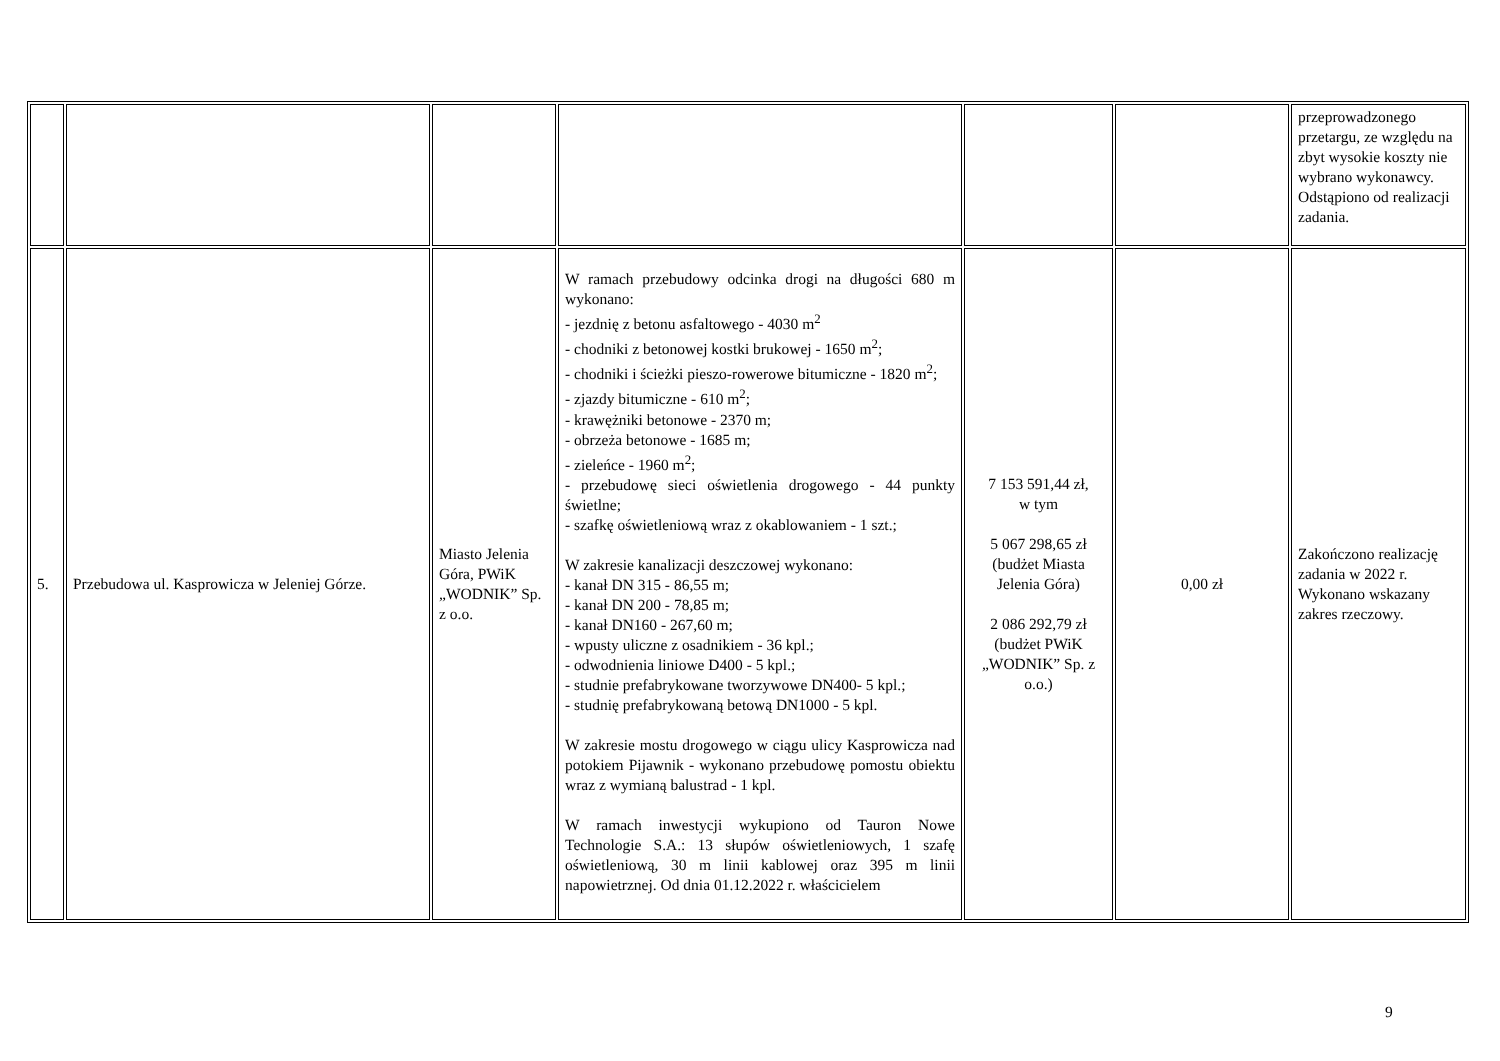| | | | | | | przeprowadzonego przetargu, ze względu na zbyt wysokie koszty nie wybrano wykonawcy. Odstąpiono od realizacji zadania. |
| 5. | Przebudowa ul. Kasprowicza w Jeleniej Górze. | Miasto Jelenia Góra, PWiK „WODNIK” Sp. z o.o. | W ramach przebudowy odcinka drogi na długości 680 m wykonano: - jezdnię z betonu asfaltowego - 4030 m<sup>2</sup> - chodniki z betonowej kostki brukowej - 1650 m<sup>2</sup>; - chodniki i ścieżki pieszo-rowerowe bitumiczne - 1820 m<sup>2</sup>; - zjazdy bitumiczne - 610 m<sup>2</sup>; - krawężniki betonowe - 2370 m; - obrzeża betonowe - 1685 m; - zieleńce - 1960 m<sup>2</sup>; - przebudowę sieci oświetlenia drogowego - 44 punkty świetlne; - szafkę oświetleniową wraz z okablowaniem - 1 szt.; W zakresie kanalizacji deszczowej wykonano: - kanał DN 315 - 86,55 m; - kanał DN 200 - 78,85 m; - kanał DN160 - 267,60 m; - wpusty uliczne z osadnikiem - 36 kpl.; - odwodnienia liniowe D400 - 5 kpl.; - studnie prefabrykowane tworzywowe DN400- 5 kpl.; - studnię prefabrykowaną betową DN1000 - 5 kpl. W zakresie mostu drogowego w ciągu ulicy Kasprowicza nad potokiem Pijawnik - wykonano przebudowę pomostu obiektu wraz z wymianą balustrad - 1 kpl. W ramach inwestycji wykupiono od Tauron Nowe Technologie S.A.: 13 słupów oświetleniowych, 1 szafę oświetleniową, 30 m linii kablowej oraz 395 m linii napowietrznej. Od dnia 01.12.2022 r. właścicielem | 7 153 591,44 zł, w tym 5 067 298,65 zł (budżet Miasta Jelenia Góra) 2 086 292,79 zł (budżet PWiK „WODNIK” Sp. z o.o.) | 0,00 zł | Zakończono realizację zadania w 2022 r. Wykonano wskazany zakres rzeczowy. |
9